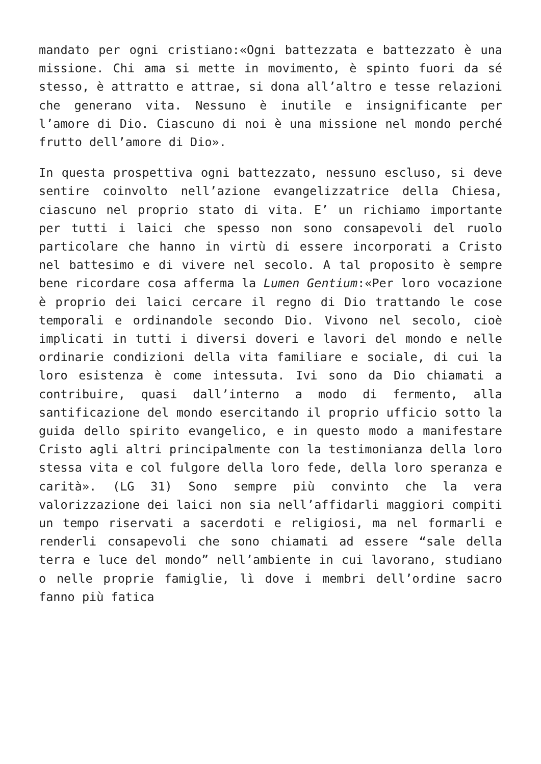mandato per ogni cristiano:«Ogni battezzata e battezzato è una missione. Chi ama si mette in movimento, è spinto fuori da sé stesso, è attratto e attrae, si dona all’altro e tesse relazioni che generano vita. Nessuno è inutile e insignificante per l’amore di Dio. Ciascuno di noi è una missione nel mondo perché frutto dell’amore di Dio».
In questa prospettiva ogni battezzato, nessuno escluso, si deve sentire coinvolto nell’azione evangelizzatrice della Chiesa, ciascuno nel proprio stato di vita. E’ un richiamo importante per tutti i laici che spesso non sono consapevoli del ruolo particolare che hanno in virtù di essere incorporati a Cristo nel battesimo e di vivere nel secolo. A tal proposito è sempre bene ricordare cosa afferma la Lumen Gentium:«Per loro vocazione è proprio dei laici cercare il regno di Dio trattando le cose temporali e ordinandole secondo Dio. Vivono nel secolo, cioè implicati in tutti i diversi doveri e lavori del mondo e nelle ordinarie condizioni della vita familiare e sociale, di cui la loro esistenza è come intessuta. Ivi sono da Dio chiamati a contribuire, quasi dall’interno a modo di fermento, alla santificazione del mondo esercitando il proprio ufficio sotto la guida dello spirito evangelico, e in questo modo a manifestare Cristo agli altri principalmente con la testimonianza della loro stessa vita e col fulgore della loro fede, della loro speranza e carità». (LG 31) Sono sempre più convinto che la vera valorizzazione dei laici non sia nell’affidarli maggiori compiti un tempo riservati a sacerdoti e religiosi, ma nel formarli e renderli consapevoli che sono chiamati ad essere “sale della terra e luce del mondo” nell’ambiente in cui lavorano, studiano o nelle proprie famiglie, lì dove i membri dell’ordine sacro fanno più fatica